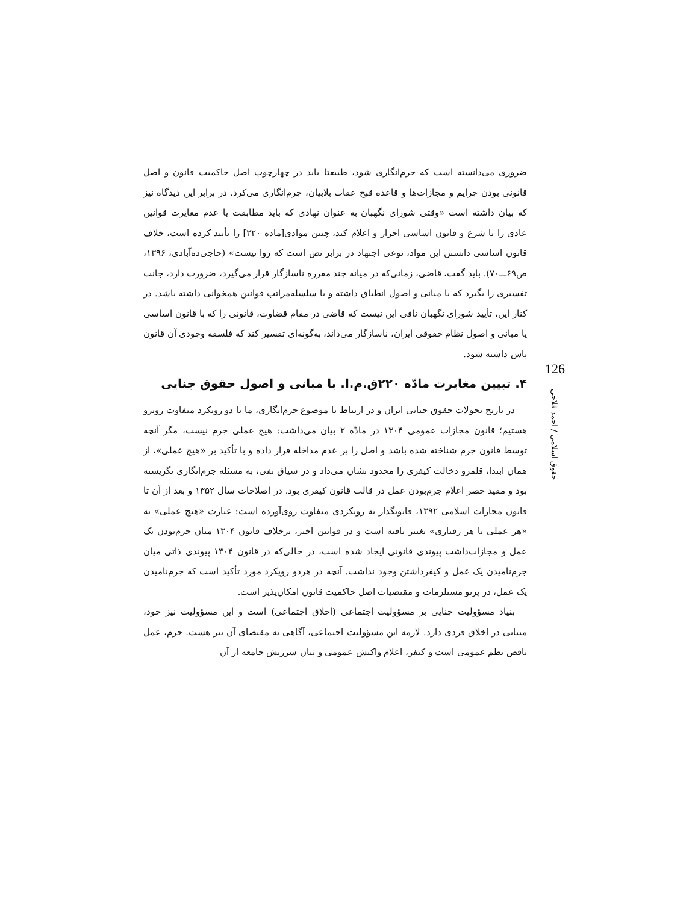ضروری می‌دانسته است که جرم‌انگاری شود، طبیعتا باید در چهارچوب اصل حاکمیت قانون و اصل قانونی بودن جرایم و مجازات‌ها و قاعده قبح عقاب بلابیان، جرم‌انگاری می‌کرد. در برابر این دیدگاه نیز که بیان داشته است «وقتی شورای نگهبان به عنوان نهادی که باید مطابقت یا عدم مغایرت قوانین عادی را با شرع و قانون اساسی احراز و اعلام کند، چنین موادی[ماده ۲۲۰] را تأیید کرده است، خلاف قانون اساسی دانستن این مواد، نوعی اجتهاد در برابر نص است که روا نیست» (حاجی‌ده‌آبادی، ۱۳۹۶، ص۶۹ـــ۷۰). باید گفت، قاضی، زمانی‌که در میانه چند مقرره ناسازگار قرار می‌گیرد، ضرورت دارد، جانب تفسیری را بگیرد که با مبانی و اصول انطباق داشته و با سلسله‌مراتب قوانین همخوانی داشته باشد. در کنار این، تأیید شورای نگهبان نافی این نیست که قاضی در مقام قضاوت، قانونی را که با قانون اساسی یا مبانی و اصول نظام حقوقی ایران، ناسازگار می‌داند، به‌گونه‌ای تفسیر کند که فلسفه وجودی آن قانون پاس داشته شود.
۴. تبیین مغایرت مادّه ۲۲۰ق.م.ا. با مبانی و اصول حقوق جنایی
در تاریخ تحولات حقوق جنایی ایران و در ارتباط با موضوع جرم‌انگاری، ما با دو رویکرد متفاوت روبرو هستیم؛ قانون مجازات عمومی ۱۳۰۴ در مادّه ۲ بیان می‌داشت: هیچ عملی جرم نیست، مگر آنچه توسط قانون جرم شناخته شده باشد و اصل را بر عدم مداخله قرار داده و با تأکید بر «هیچ عملی»، از همان ابتدا، قلمرو دخالت کیفری را محدود نشان می‌داد و در سیاق نفی، به مسئله جرم‌انگاری نگریسته بود و مفید حصر اعلام جرم‌بودن عمل در قالب قانون کیفری بود. در اصلاحات سال ۱۳۵۲ و بعد از آن تا قانون مجازات اسلامی ۱۳۹۲، قانونگذار به رویکردی متفاوت روی‌آورده است: عبارت «هیچ عملی» به «هر عملی یا هر رفتاری» تغییر یافته است و در قوانین اخیر، برخلاف قانون ۱۳۰۴ میان جرم‌بودن یک عمل و مجازات‌داشت پیوندی قانونی ایجاد شده است، در حالی‌که در قانون ۱۳۰۴ پیوندی ذاتی میان جرم‌نامیدن یک عمل و کیفرداشتن وجود نداشت. آنچه در هردو رویکرد مورد تأکید است که جرم‌نامیدن یک عمل، در پرتو مستلزمات و مقتضیات اصل حاکمیت قانون امکان‌پذیر است.
بنیاد مسؤولیت جنایی بر مسؤولیت اجتماعی (اخلاق اجتماعی) است و این مسؤولیت نیز خود، مبنایی در اخلاق فردی دارد. لازمه این مسؤولیت اجتماعی، آگاهی به مقتضای آن نیز هست. جرم، عمل ناقض نظم عمومی است و کیفر، اعلام واکنش عمومی و بیان سرزنش جامعه از آن
126
حقوق اسلامی / احمد فلاحی